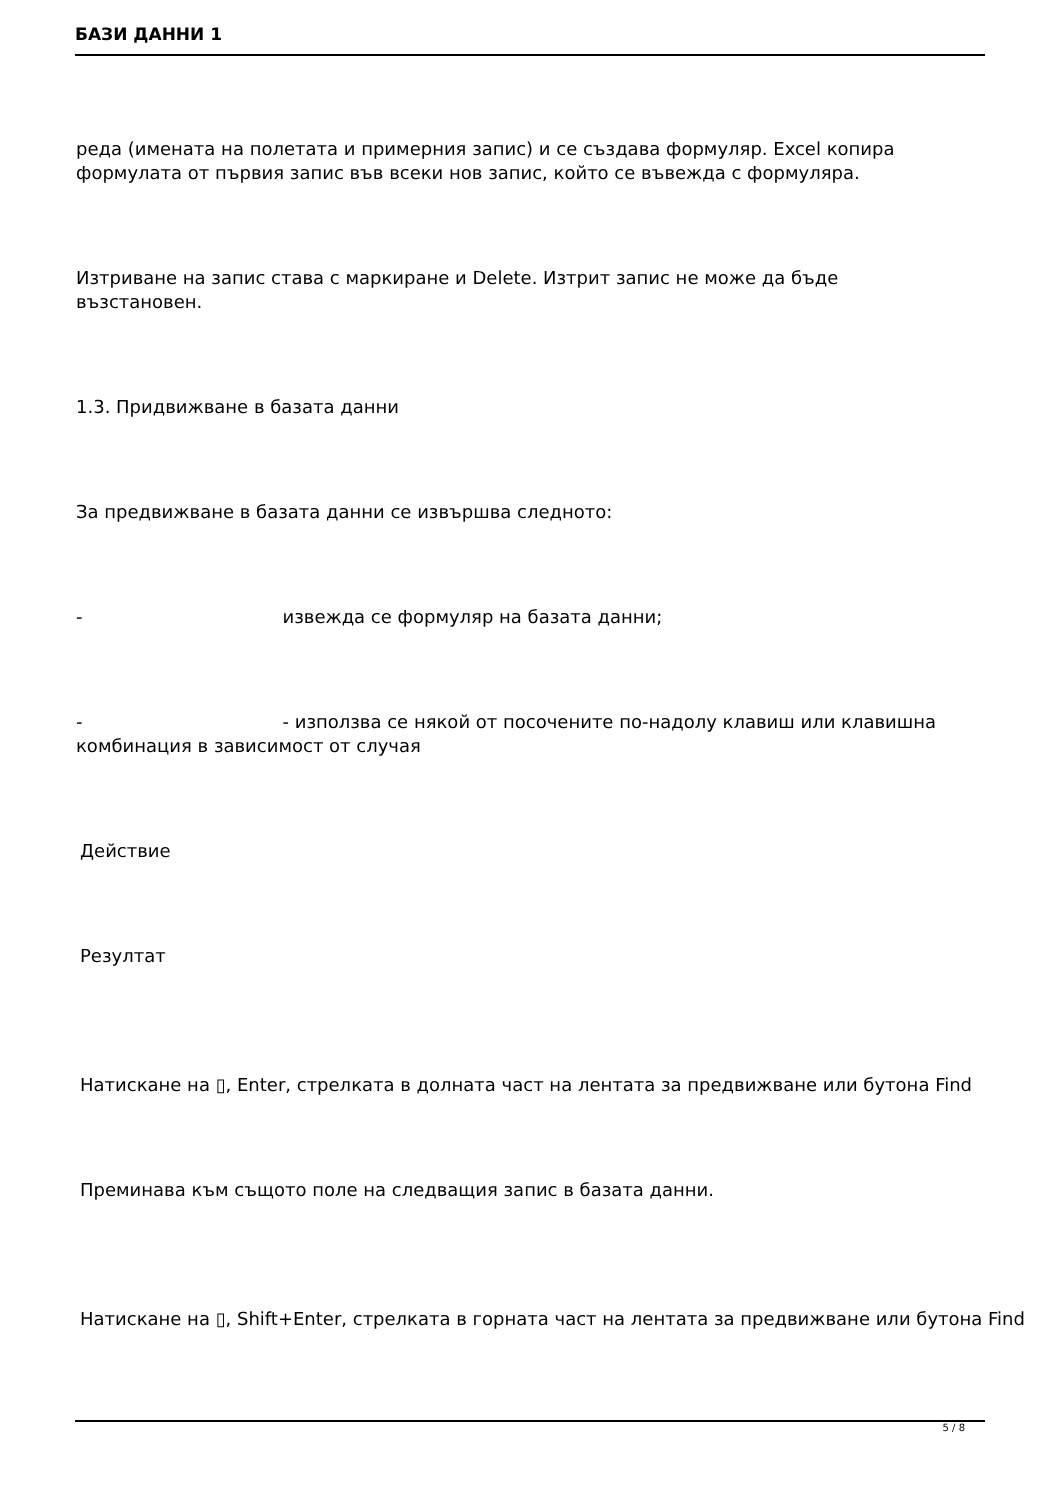БАЗИ ДАННИ 1
реда (имената на полетата и примерния запис) и се създава формуляр. Excel копира
формулата от първия запис във всеки нов запис, който се въвежда с формуляра.
Изтриване на запис става с маркиране и Delete. Изтрит запис не може да бъде
възстановен.
1.3. Придвижване в базата данни
За предвижване в базата данни се извършва следното:
- извежда се формуляр на базата данни;
- - използва се някой от посочените по-надолу клавиш или клавишна
комбинация в зависимост от случая
Действие
Резултат
Натискане на ▯, Enter, стрелката в долната част на лентата за предвижване или бутона Find
Преминава към същото поле на следващия запис в базата данни.
Натискане на ▯, Shift+Enter, стрелката в горната част на лентата за предвижване или бутона Find
5 / 8